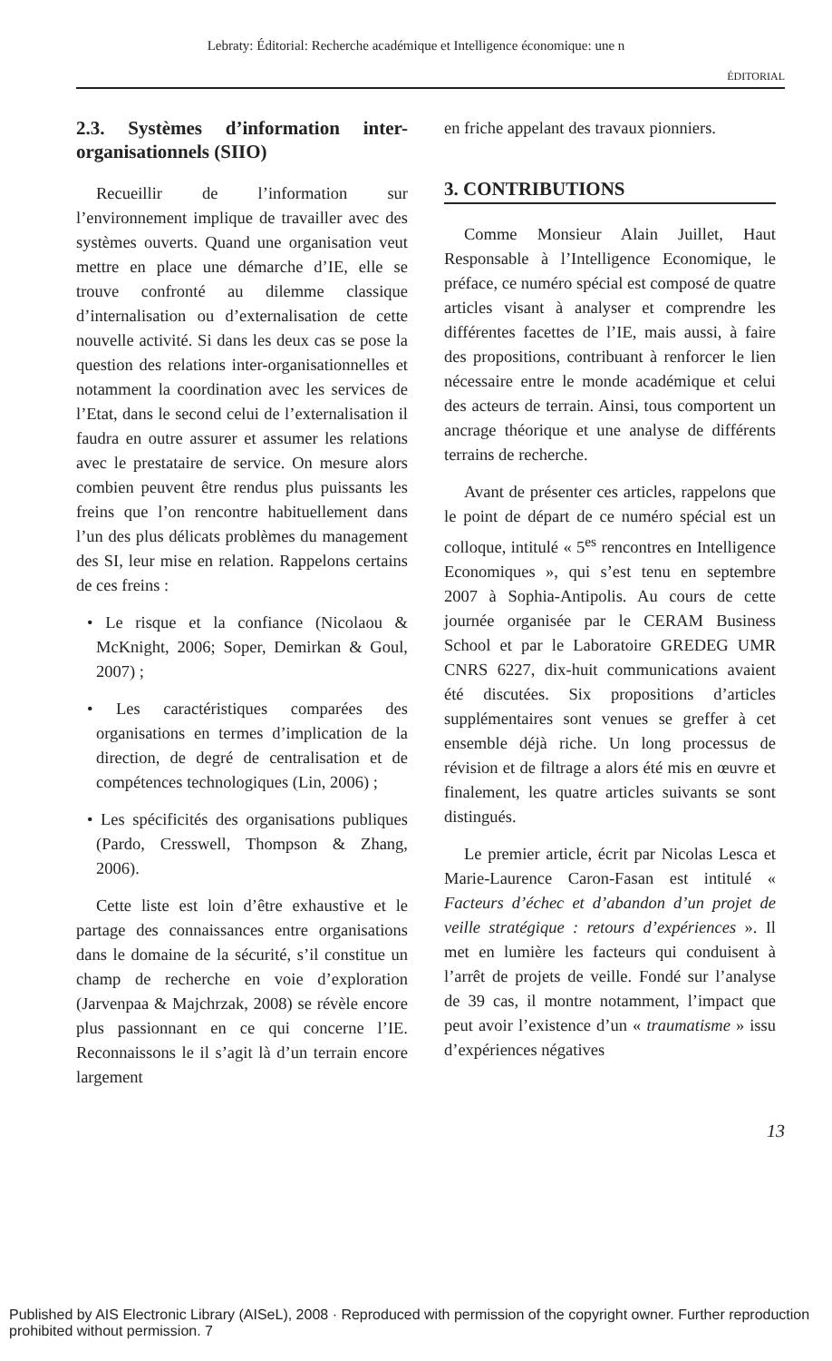Lebraty: Éditorial: Recherche académique et Intelligence économique: une n
ÉDITORIAL
2.3. Systèmes d’information inter-organisationnels (SIIO)
Recueillir de l’information sur l’environnement implique de travailler avec des systèmes ouverts. Quand une organisation veut mettre en place une démarche d’IE, elle se trouve confronté au dilemme classique d’internalisation ou d’externalisation de cette nouvelle activité. Si dans les deux cas se pose la question des relations inter-organisationnelles et notamment la coordination avec les services de l’Etat, dans le second celui de l’externalisation il faudra en outre assurer et assumer les relations avec le prestataire de service. On mesure alors combien peuvent être rendus plus puissants les freins que l’on rencontre habituellement dans l’un des plus délicats problèmes du management des SI, leur mise en relation. Rappelons certains de ces freins :
• Le risque et la confiance (Nicolaou & McKnight, 2006; Soper, Demirkan & Goul, 2007) ;
• Les caractéristiques comparées des organisations en termes d’implication de la direction, de degré de centralisation et de compétences technologiques (Lin, 2006) ;
• Les spécificités des organisations publiques (Pardo, Cresswell, Thompson & Zhang, 2006).
Cette liste est loin d’être exhaustive et le partage des connaissances entre organisations dans le domaine de la sécurité, s’il constitue un champ de recherche en voie d’exploration (Jarvenpaa & Majchrzak, 2008) se révèle encore plus passionnant en ce qui concerne l’IE. Reconnaissons le il s’agit là d’un terrain encore largement
en friche appelant des travaux pionniers.
3. CONTRIBUTIONS
Comme Monsieur Alain Juillet, Haut Responsable à l’Intelligence Economique, le préface, ce numéro spécial est composé de quatre articles visant à analyser et comprendre les différentes facettes de l’IE, mais aussi, à faire des propositions, contribuant à renforcer le lien nécessaire entre le monde académique et celui des acteurs de terrain. Ainsi, tous comportent un ancrage théorique et une analyse de différents terrains de recherche.
Avant de présenter ces articles, rappelons que le point de départ de ce numéro spécial est un colloque, intitulé « 5<sup>es</sup> rencontres en Intelligence Economiques », qui s’est tenu en septembre 2007 à Sophia-Antipolis. Au cours de cette journée organisée par le CERAM Business School et par le Laboratoire GREDEG UMR CNRS 6227, dix-huit communications avaient été discutées. Six propositions d’articles supplémentaires sont venues se greffer à cet ensemble déjà riche. Un long processus de révision et de filtrage a alors été mis en œuvre et finalement, les quatre articles suivants se sont distingués.
Le premier article, écrit par Nicolas Lesca et Marie-Laurence Caron-Fasan est intitulé « Facteurs d’échec et d’abandon d’un projet de veille stratégique : retours d’expériences ». Il met en lumière les facteurs qui conduisent à l’arrêt de projets de veille. Fondé sur l’analyse de 39 cas, il montre notamment, l’impact que peut avoir l’existence d’un « traumatisme » issu d’expériences négatives
13
Published by AIS Electronic Library (AISeL), 2008 · Reproduced with permission of the copyright owner. Further reproduction prohibited without permission. 7